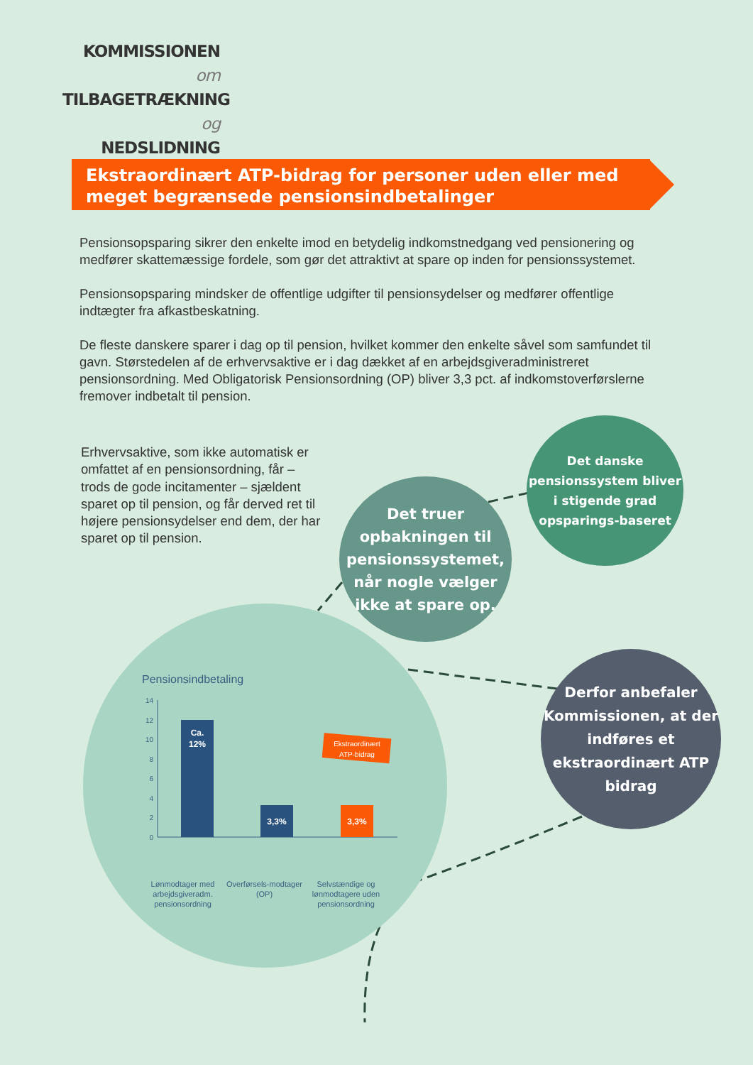KOMMISSIONEN om
TILBAGETRÆKNING og
NEDSLIDNING
Ekstraordinært ATP-bidrag for personer uden eller med meget begrænsede pensionsindbetalinger
Pensionsopsparing sikrer den enkelte imod en betydelig indkomstnedgang ved pensionering og medfører skattemæssige fordele, som gør det attraktivt at spare op inden for pensionssystemet.
Pensionsopsparing mindsker de offentlige udgifter til pensionsydelser og medfører offentlige indtægter fra afkastbeskatning.
De fleste danskere sparer i dag op til pension, hvilket kommer den enkelte såvel som samfundet til gavn. Størstedelen af de erhvervsaktive er i dag dækket af en arbejdsgiveradministreret pensionsordning. Med Obligatorisk Pensionsordning (OP) bliver 3,3 pct. af indkomstoverførslerne fremover indbetalt til pension.
Erhvervsaktive, som ikke automatisk er omfattet af en pensionsordning, får – trods de gode incitamenter – sjældent sparet op til pension, og får derved ret til højere pensionsydelser end dem, der har sparet op til pension.
Det danske pensionssystem bliver i stigende grad opsparings-baseret
Det truer opbakningen til pensionssystemet, når nogle vælger ikke at spare op.
Derfor anbefaler Kommissionen, at der indføres et ekstraordinært ATP bidrag
Pensionsindbetaling
14
12
10
8
6
4
2
0
Ca.
12%
3,3%
3,3%
Ekstraordinært
ATP-bidrag
Lønmodtager med arbejdsgiveradm. pensionsordning
Overførsels-modtager (OP)
Selvstændige og lønmodtagere uden pensionsordning